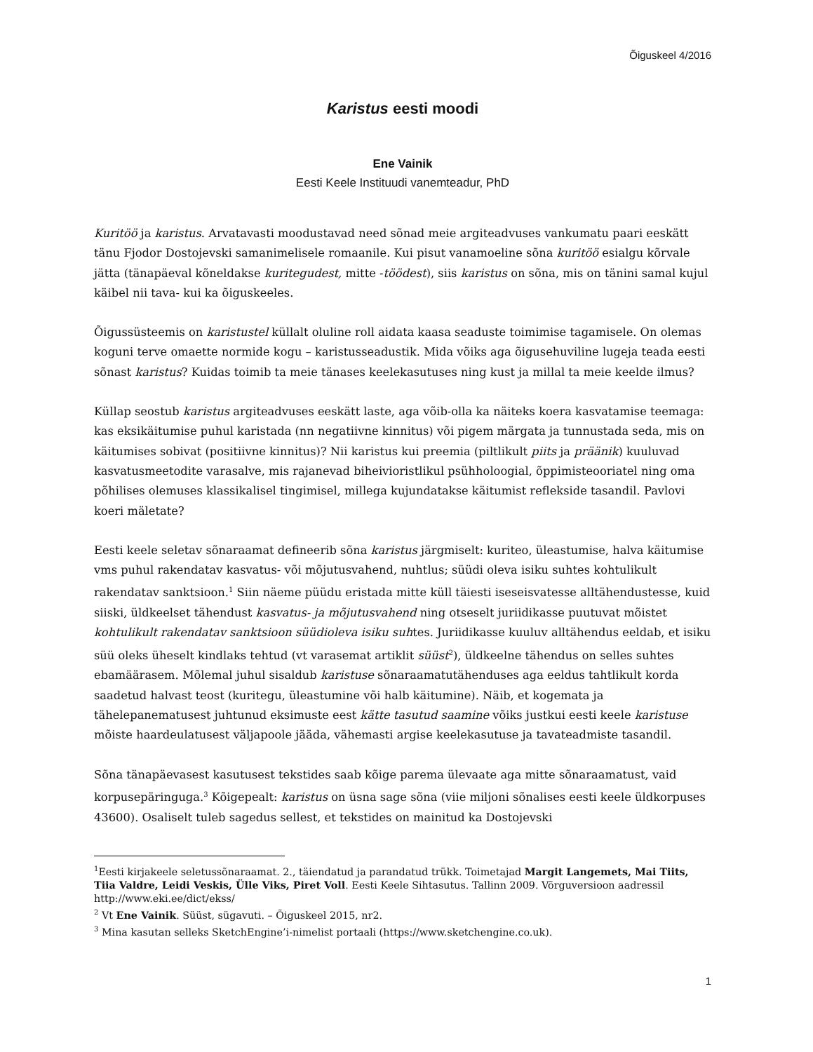Õiguskeel 4/2016
Karistus eesti moodi
Ene Vainik
Eesti Keele Instituudi vanemteadur, PhD
Kuritöö ja karistus. Arvatavasti moodustavad need sõnad meie argiteadvuses vankumatu paari eeskätt tänu Fjodor Dostojevski samanimelisele romaanile. Kui pisut vanamoeline sõna kuritöö esialgu kõrvale jätta (tänapäeval kõneldakse kuritegudest, mitte -töödest), siis karistus on sõna, mis on tänini samal kujul käibel nii tava- kui ka õiguskeeles.
Õigussüsteemis on karistustel küllalt oluline roll aidata kaasa seaduste toimimise tagamisele. On olemas koguni terve omaette normide kogu – karistusseadustik. Mida võiks aga õigusehuviline lugeja teada eesti sõnast karistus? Kuidas toimib ta meie tänases keelekasutuses ning kust ja millal ta meie keelde ilmus?
Küllap seostub karistus argiteadvuses eeskätt laste, aga võib-olla ka näiteks koera kasvatamise teemaga: kas eksikäitumise puhul karistada (nn negatiivne kinnitus) või pigem märgata ja tunnustada seda, mis on käitumises sobivat (positiivne kinnitus)? Nii karistus kui preemia (piltlikult piits ja präänik) kuuluvad kasvatusmeetodite varasalve, mis rajanevad biheivioristlikul psühholoogial, õppimisteooriatel ning oma põhilises olemuses klassikalisel tingimisel, millega kujundatakse käitumist reflekside tasandil. Pavlovi koeri mäletate?
Eesti keele seletav sõnaraamat defineerib sõna karistus järgmiselt: kuriteo, üleastumise, halva käitumise vms puhul rakendatav kasvatus- või mõjutusvahend, nuhtlus; süüdi oleva isiku suhtes kohtulikult rakendatav sanktsioon.<sup>1</sup> Siin näeme püüdu eristada mitte küll täiesti iseseisvatesse alltähendustesse, kuid siiski, üldkeelset tähendust kasvatus- ja mõjutusvahend ning otseselt juriidikasse puutuvat mõistet kohtulikult rakendatav sanktsioon süüdioleva isiku suhtes. Juriidikasse kuuluv alltähendus eeldab, et isiku süü oleks üheselt kindlaks tehtud (vt varasemat artiklit süüst<sup>2</sup>), üldkeelne tähendus on selles suhtes ebamäärasem. Mõlemal juhul sisaldub karistuse sõnaraamatutähenduses aga eeldus tahtlikult korda saadetud halvast teost (kuritegu, üleastumine või halb käitumine). Näib, et kogemata ja tähelepanematusest juhtunud eksimuste eest kätte tasutud saamine võiks justkui eesti keele karistuse mõiste haardeulatusest väljapoole jääda, vähemasti argise keelekasutuse ja tavateadmiste tasandil.
Sõna tänapäevasest kasutusest tekstides saab kõige parema ülevaate aga mitte sõnaraamatust, vaid korpusepäringuga.<sup>3</sup> Kõigepealt: karistus on üsna sage sõna (viie miljoni sõnalises eesti keele üldkorpuses 43600). Osaliselt tuleb sagedus sellest, et tekstides on mainitud ka Dostojevski
<sup>1</sup> Eesti kirjakeele seletussõnaraamat. 2., täiendatud ja parandatud trükk. Toimetajad Margit Langemets, Mai Tiits, Tiia Valdre, Leidi Veskis, Ülle Viks, Piret Voll. Eesti Keele Sihtasutus. Tallinn 2009. Võrguversioon aadressil http://www.eki.ee/dict/ekss/
<sup>2</sup> Vt Ene Vainik. Süüst, sügavuti. – Õiguskeel 2015, nr2.
<sup>3</sup> Mina kasutan selleks SketchEngine’i-nimelist portaali (https://www.sketchengine.co.uk).
1